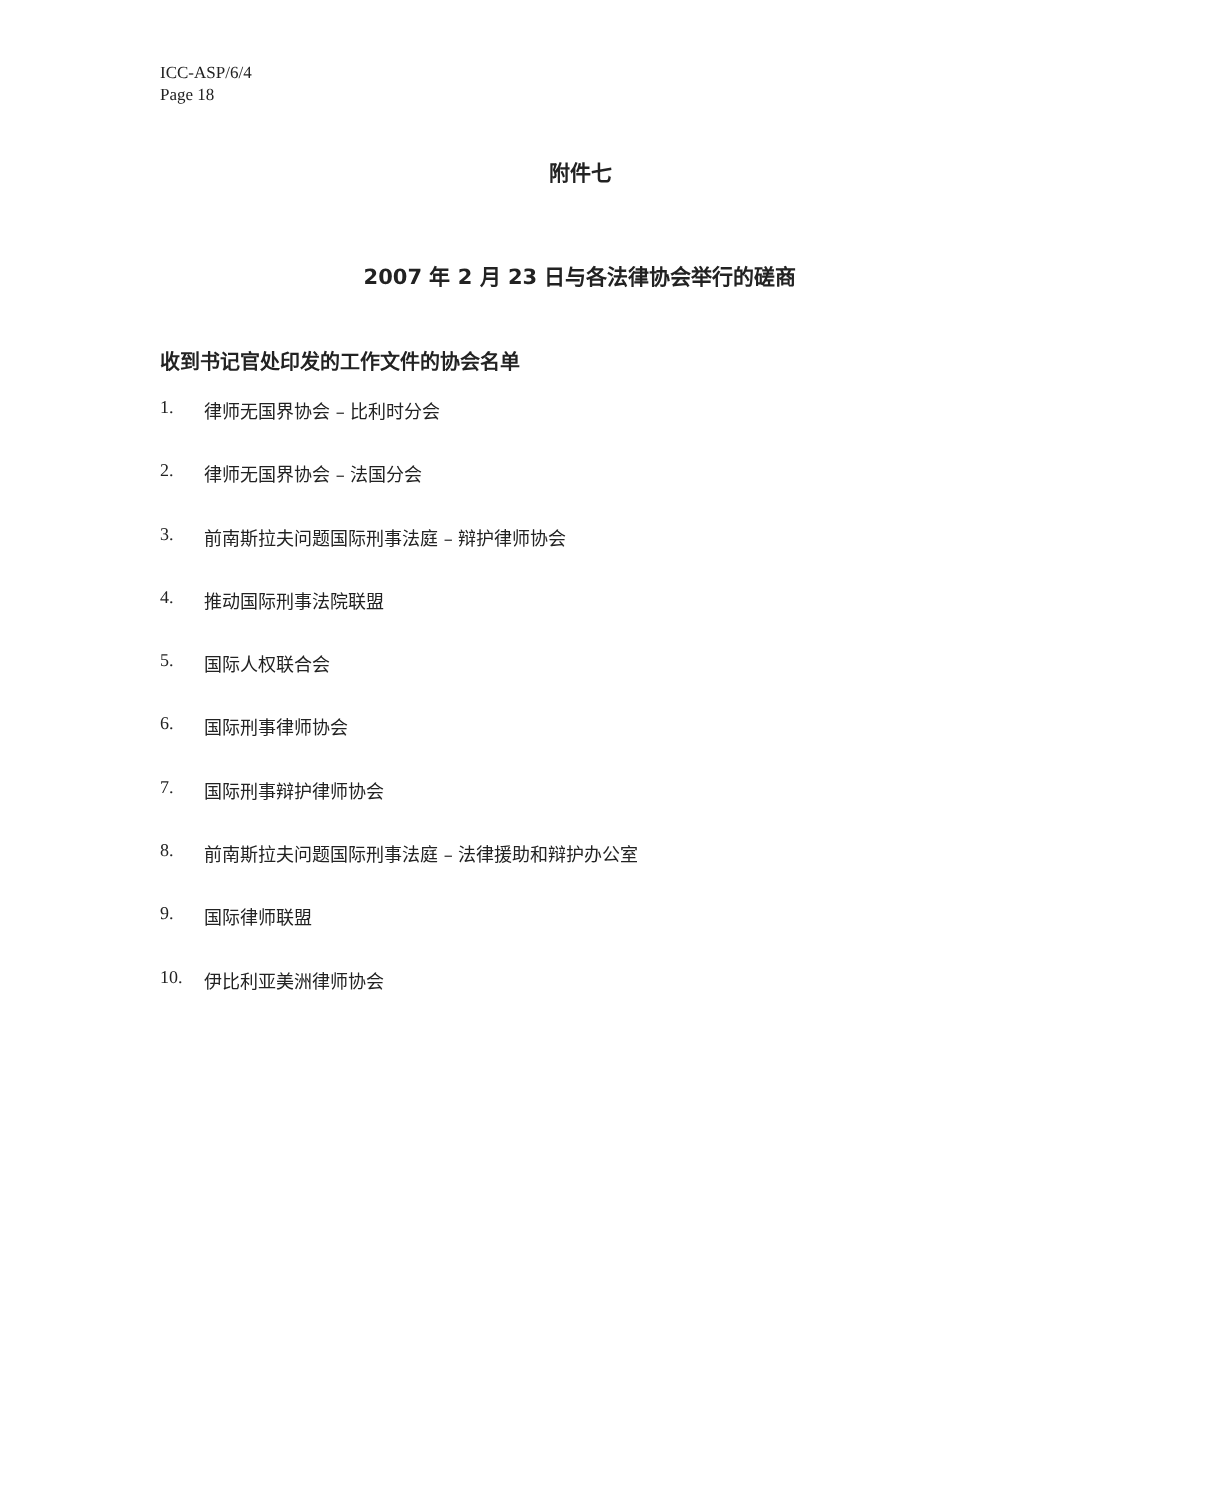ICC-ASP/6/4
Page 18
附件七
2007 年 2 月 23 日与各法律协会举行的磋商
收到书记官处印发的工作文件的协会名单
1. 律师无国界协会 – 比利时分会
2. 律师无国界协会 – 法国分会
3. 前南斯拉夫问题国际刑事法庭 – 辩护律师协会
4. 推动国际刑事法院联盟
5. 国际人权联合会
6. 国际刑事律师协会
7. 国际刑事辩护律师协会
8. 前南斯拉夫问题国际刑事法庭 – 法律援助和辩护办公室
9. 国际律师联盟
10. 伊比利亚美洲律师协会